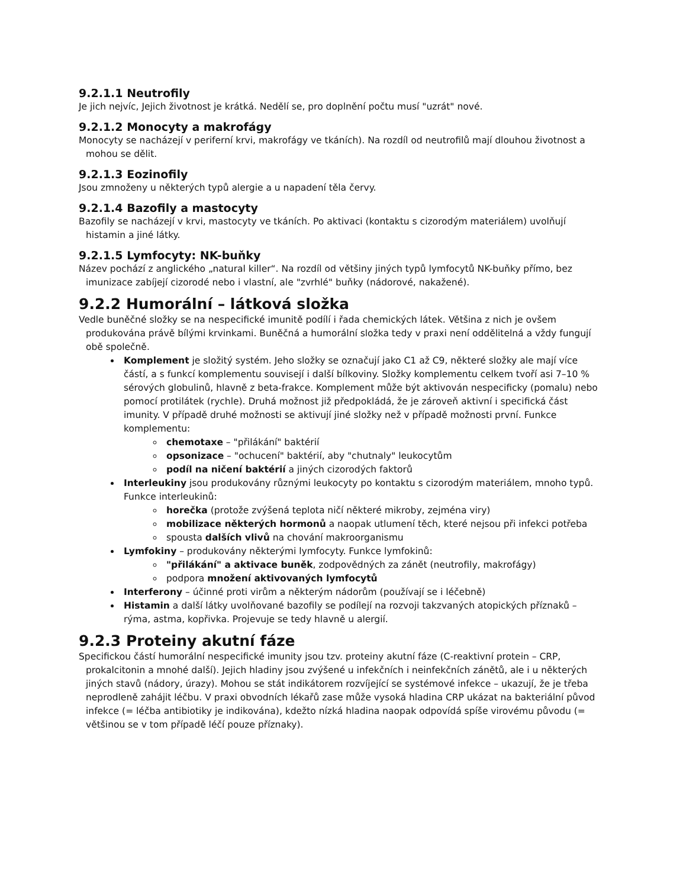9.2.1.1 Neutrofily
Je jich nejvíc, Jejich životnost je krátká. Nedělí se, pro doplnění počtu musí "uzrát" nové.
9.2.1.2 Monocyty a makrofágy
Monocyty se nacházejí v periferní krvi, makrofágy ve tkáních). Na rozdíl od neutrofilů mají dlouhou životnost a mohou se dělit.
9.2.1.3 Eozinofily
Jsou zmnoženy u některých typů alergie a u napadení těla červy.
9.2.1.4 Bazofily a mastocyty
Bazofily se nacházejí v krvi, mastocyty ve tkáních. Po aktivaci (kontaktu s cizorodým materiálem) uvolňují histamin a jiné látky.
9.2.1.5 Lymfocyty: NK-buňky
Název pochází z anglického „natural killer“. Na rozdíl od většiny jiných typů lymfocytů NK-buňky přímo, bez imunizace zabíjejí cizorodé nebo i vlastní, ale "zvrhlé" buňky (nádorové, nakažené).
9.2.2 Humorální – látková složka
Vedle buněčné složky se na nespecifické imunitě podílí i řada chemických látek. Většina z nich je ovšem produkována právě bílými krvinkami. Buněčná a humorální složka tedy v praxi není oddělitelná a vždy fungují obě společně.
Komplement je složitý systém. Jeho složky se označují jako C1 až C9, některé složky ale mají více částí, a s funkcí komplementu souvisejí i další bílkoviny. Složky komplementu celkem tvoří asi 7–10 % sérových globulinů, hlavně z beta-frakce. Komplement může být aktivován nespecificky (pomalu) nebo pomocí protilátek (rychle). Druhá možnost již předpokládá, že je zároveň aktivní i specifická část imunity. V případě druhé možnosti se aktivují jiné složky než v případě možnosti první. Funkce komplementu:
chemotaxe – "přilákání" baktérií
opsonizace – "ochucení" baktérií, aby "chutnaly" leukocytům
podíl na ničení baktérií a jiných cizorodých faktorů
Interleukiny jsou produkovány různými leukocyty po kontaktu s cizorodým materiálem, mnoho typů. Funkce interleukinů:
horečka (protože zvýšená teplota ničí některé mikroby, zejména viry)
mobilizace některých hormonů a naopak utlumení těch, které nejsou při infekci potřeba
spousta dalších vlivů na chování makroorganismu
Lymfokiny – produkovány některými lymfocyty. Funkce lymfokinů:
"přilákání" a aktivace buněk, zodpovědných za zánět (neutrofily, makrofágy)
podpora množení aktivovaných lymfocytů
Interferony – účinné proti virům a některým nádorům (používají se i léčebně)
Histamin a další látky uvolňované bazofily se podílejí na rozvoji takzvaných atopických příznaků – rýma, astma, kopřivka. Projevuje se tedy hlavně u alergií.
9.2.3 Proteiny akutní fáze
Specifickou částí humorální nespecifické imunity jsou tzv. proteiny akutní fáze (C-reaktivní protein – CRP, prokalcitonin a mnohé další). Jejich hladiny jsou zvýšené u infekčních i neinfekčních zánětů, ale i u některých jiných stavů (nádory, úrazy). Mohou se stát indikátorem rozvíjející se systémové infekce – ukazují, že je třeba neprodleně zahájit léčbu. V praxi obvodních lékařů zase může vysoká hladina CRP ukázat na bakteriální původ infekce (= léčba antibiotiky je indikována), kdežto nízká hladina naopak odpovídá spíše virovému původu (= většinou se v tom případě léčí pouze příznaky).